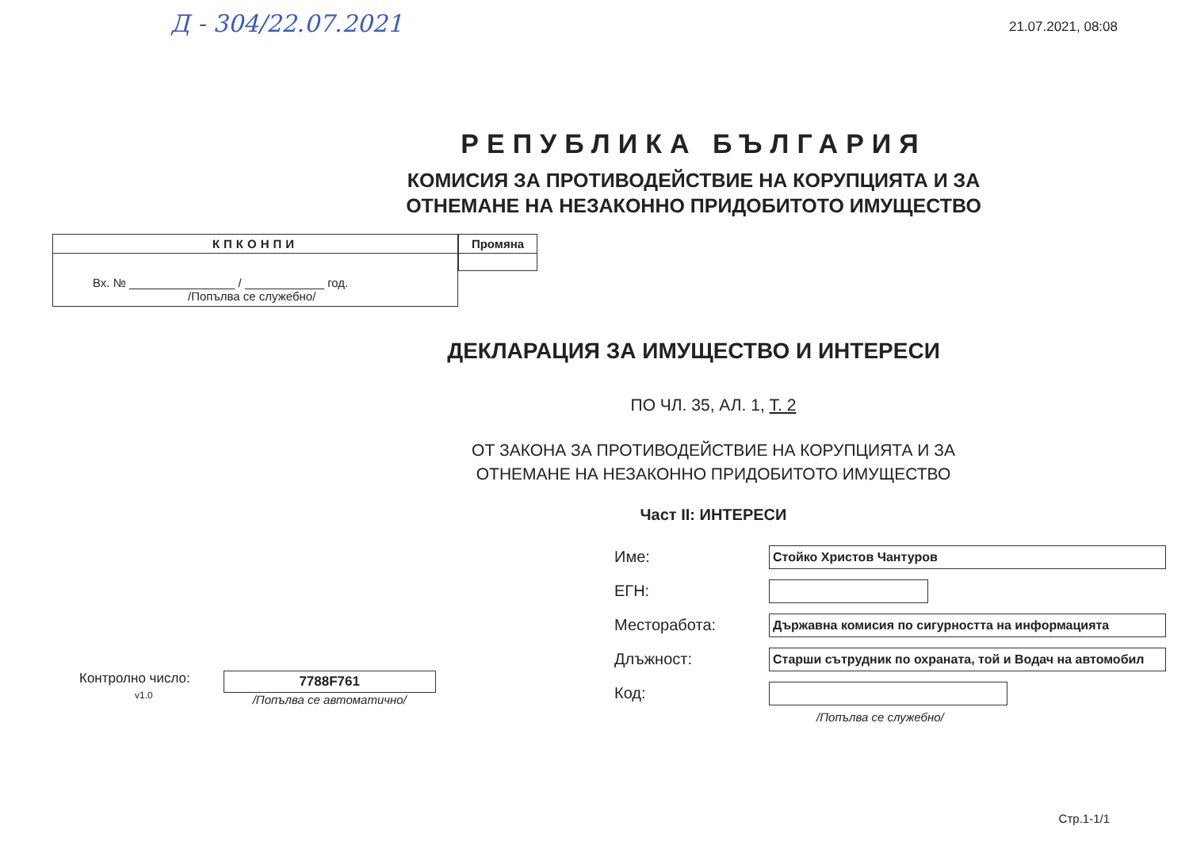Д - 304/22.07.2021
21.07.2021, 08:08
РЕПУБЛИКА БЪЛГАРИЯ
КОМИСИЯ ЗА ПРОТИВОДЕЙСТВИЕ НА КОРУПЦИЯТА И ЗА
ОТНЕМАНЕ НА НЕЗАКОННО ПРИДОБИТОТО ИМУЩЕСТВО
КПКОНПИ
Вх. № ________________ / ____________ год.
/Попълва се служебно/
Промяна
ДЕКЛАРАЦИЯ ЗА ИМУЩЕСТВО И ИНТЕРЕСИ
ПО ЧЛ. 35, АЛ. 1, Т. 2
ОТ ЗАКОНА ЗА ПРОТИВОДЕЙСТВИЕ НА КОРУПЦИЯТА И ЗА
ОТНЕМАНЕ НА НЕЗАКОННО ПРИДОБИТОТО ИМУЩЕСТВО
Част II: ИНТЕРЕСИ
Контролно число:
v1.0
7788F761
/Попълва се автоматично/
Име: Стойко Христов Чантуров
ЕГН:
Месторабота: Държавна комисия по сигурността на информацията
Длъжност: Старши сътрудник по охраната, той и Водач на автомобил
Код:
/Попълва се служебно/
Стр.1-1/1